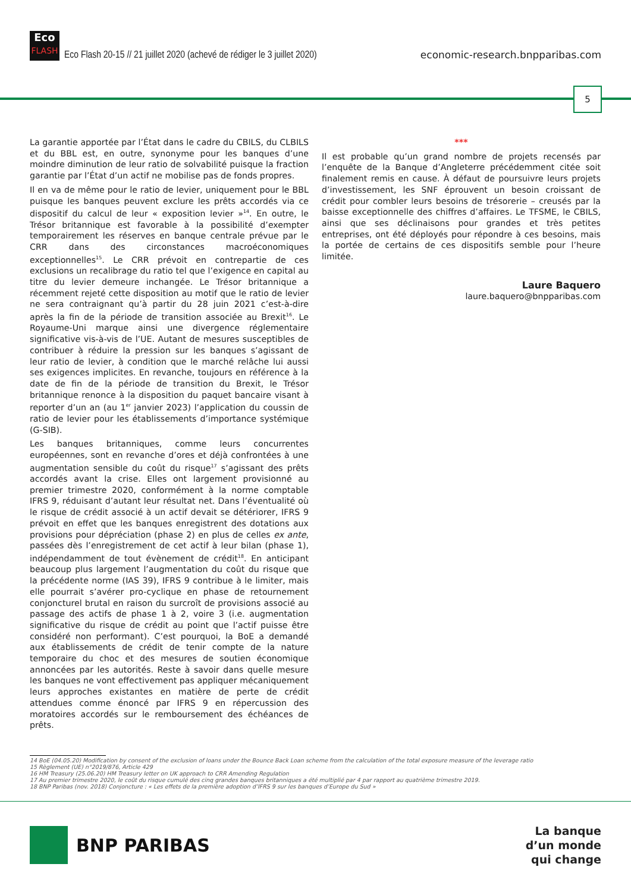Eco
FLASH
Eco Flash 20-15 // 21 juillet 2020 (achevé de rédiger le 3 juillet 2020)
economic-research.bnpparibas.com
5
La garantie apportée par l’État dans le cadre du CBILS, du CLBILS et du BBL est, en outre, synonyme pour les banques d’une moindre diminution de leur ratio de solvabilité puisque la fraction garantie par l’État d’un actif ne mobilise pas de fonds propres.
Il en va de même pour le ratio de levier, uniquement pour le BBL puisque les banques peuvent exclure les prêts accordés via ce dispositif du calcul de leur « exposition levier »<sup>14</sup>. En outre, le Trésor britannique est favorable à la possibilité d’exempter temporairement les réserves en banque centrale prévue par le CRR dans des circonstances macroéconomiques exceptionnelles<sup>15</sup>. Le CRR prévoit en contrepartie de ces exclusions un recalibrage du ratio tel que l’exigence en capital au titre du levier demeure inchangée. Le Trésor britannique a récemment rejeté cette disposition au motif que le ratio de levier ne sera contraignant qu’à partir du 28 juin 2021 c’est-à-dire après la fin de la période de transition associée au Brexit<sup>16</sup>. Le Royaume-Uni marque ainsi une divergence réglementaire significative vis-à-vis de l’UE. Autant de mesures susceptibles de contribuer à réduire la pression sur les banques s’agissant de leur ratio de levier, à condition que le marché relâche lui aussi ses exigences implicites. En revanche, toujours en référence à la date de fin de la période de transition du Brexit, le Trésor britannique renonce à la disposition du paquet bancaire visant à reporter d’un an (au 1<sup>er</sup> janvier 2023) l’application du coussin de ratio de levier pour les établissements d’importance systémique (G-SIB).
Les banques britanniques, comme leurs concurrentes européennes, sont en revanche d’ores et déjà confrontées à une augmentation sensible du coût du risque<sup>17</sup> s’agissant des prêts accordés avant la crise. Elles ont largement provisionné au premier trimestre 2020, conformément à la norme comptable IFRS 9, réduisant d’autant leur résultat net. Dans l’éventualité où le risque de crédit associé à un actif devait se détériorer, IFRS 9 prévoit en effet que les banques enregistrent des dotations aux provisions pour dépréciation (phase 2) en plus de celles ex ante, passées dès l’enregistrement de cet actif à leur bilan (phase 1), indépendamment de tout évènement de crédit<sup>18</sup>. En anticipant beaucoup plus largement l’augmentation du coût du risque que la précédente norme (IAS 39), IFRS 9 contribue à le limiter, mais elle pourrait s’avérer pro-cyclique en phase de retournement conjoncturel brutal en raison du surcroît de provisions associé au passage des actifs de phase 1 à 2, voire 3 (i.e. augmentation significative du risque de crédit au point que l’actif puisse être considéré non performant). C’est pourquoi, la BoE a demandé aux établissements de crédit de tenir compte de la nature temporaire du choc et des mesures de soutien économique annoncées par les autorités. Reste à savoir dans quelle mesure les banques ne vont effectivement pas appliquer mécaniquement leurs approches existantes en matière de perte de crédit attendues comme énoncé par IFRS 9 en répercussion des moratoires accordés sur le remboursement des échéances de prêts.
***
Il est probable qu’un grand nombre de projets recensés par l’enquête de la Banque d’Angleterre précédemment citée soit finalement remis en cause. À défaut de poursuivre leurs projets d’investissement, les SNF éprouvent un besoin croissant de crédit pour combler leurs besoins de trésorerie – creusés par la baisse exceptionnelle des chiffres d’affaires. Le TFSME, le CBILS, ainsi que ses déclinaisons pour grandes et très petites entreprises, ont été déployés pour répondre à ces besoins, mais la portée de certains de ces dispositifs semble pour l’heure limitée.
Laure Baquero
laure.baquero@bnpparibas.com
14 BoE (04.05.20) Modification by consent of the exclusion of loans under the Bounce Back Loan scheme from the calculation of the total exposure measure of the leverage ratio
15 Règlement (UE) n°2019/876, Article 429
16 HM Treasury (25.06.20) HM Treasury letter on UK approach to CRR Amending Regulation
17 Au premier trimestre 2020, le coût du risque cumulé des cinq grandes banques britanniques a été multiplié par 4 par rapport au quatrième trimestre 2019.
18 BNP Paribas (nov. 2018) Conjoncture : « Les effets de la première adoption d’IFRS 9 sur les banques d’Europe du Sud »
BNP PARIBAS
La banque
d’un monde
qui change